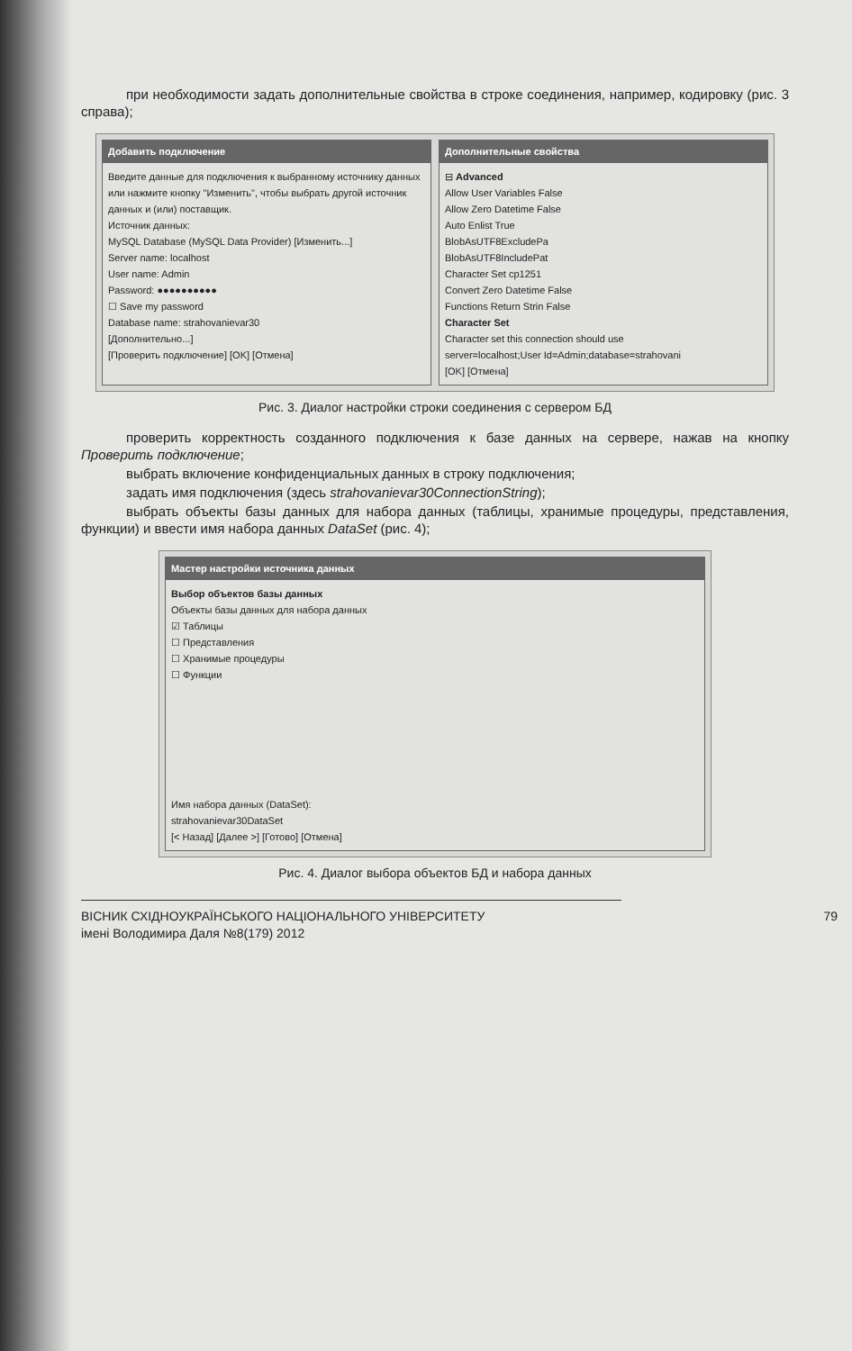при необходимости задать дополнительные свойства в строке соединения, например, кодировку (рис. 3 справа);
Добавить подключение
Введите данные для подключения к выбранному источнику данных или нажмите кнопку "Изменить", чтобы выбрать другой источник данных и (или) поставщик.
Источник данных:
MySQL Database (MySQL Data Provider) [Изменить...]
Server name: localhost
User name: Admin
Password: ●●●●●●●●●●
☐ Save my password
Database name: strahovanievar30
[Дополнительно...]
[Проверить подключение] [OK] [Отмена]
Дополнительные свойства
⊟ Advanced
Allow User Variables False
Allow Zero Datetime False
Auto Enlist True
BlobAsUTF8ExcludePa
BlobAsUTF8IncludePat
Character Set cp1251
Convert Zero Datetime False
Functions Return Strin False
Character Set
Character set this connection should use
server=localhost;User Id=Admin;database=strahovani
[OK] [Отмена]
Рис. 3. Диалог настройки строки соединения с сервером БД
проверить корректность созданного подключения к базе данных на сервере, нажав на кнопку Проверить подключение;
выбрать включение конфиденциальных данных в строку подключения;
задать имя подключения (здесь strahovanievar30ConnectionString);
выбрать объекты базы данных для набора данных (таблицы, хранимые процедуры, представления, функции) и ввести имя набора данных DataSet (рис. 4);
Мастер настройки источника данных
Выбор объектов базы данных
Объекты базы данных для набора данных
☑ Таблицы
☐ Представления
☐ Хранимые процедуры
☐ Функции
Имя набора данных (DataSet):
strahovanievar30DataSet
[< Назад] [Далее >] [Готово] [Отмена]
Рис. 4. Диалог выбора объектов БД и набора данных
79 ВІСНИК СХІДНОУКРАЇНСЬКОГО НАЦІОНАЛЬНОГО УНІВЕРСИТЕТУ
імені Володимира Даля №8(179) 2012